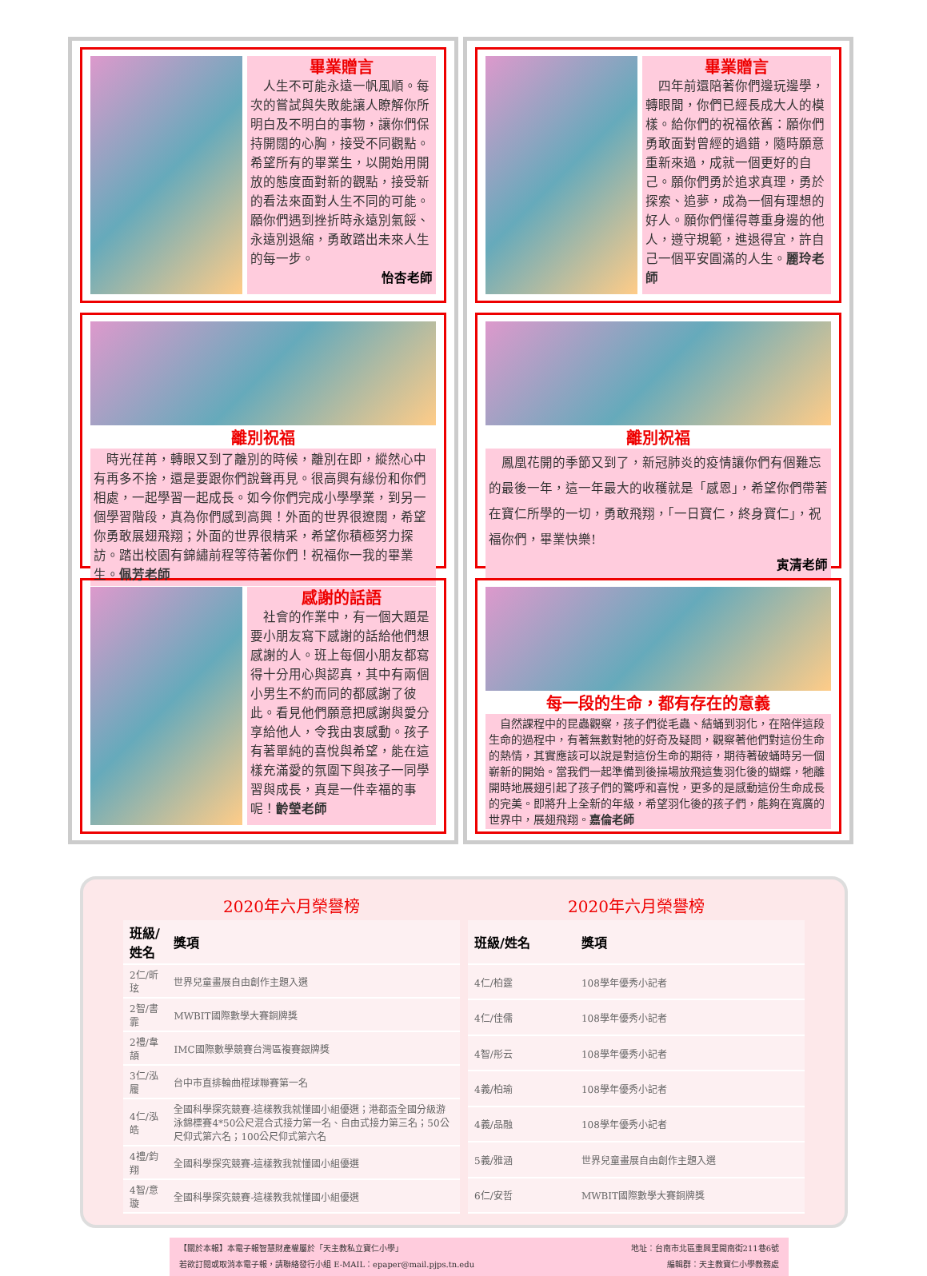畢業贈言
　人生不可能永遠一帆風順。每次的嘗試與失敗能讓人瞭解你所明白及不明白的事物，讓你們保持開闊的心胸，接受不同觀點。希望所有的畢業生，以開始用開放的態度面對新的觀點，接受新的看法來面對人生不同的可能。願你們遇到挫折時永遠別氣餒、永遠別退縮，勇敢踏出未來人生的每一步。
怡杏老師
離別祝福
　時光荏苒，轉眼又到了離別的時候，離別在即，縱然心中有再多不捨，還是要跟你們說聲再見。很高興有緣份和你們相處，一起學習一起成長。如今你們完成小學學業，到另一個學習階段，真為你們感到高興！外面的世界很遼闊，希望你勇敢展翅飛翔；外面的世界很精采，希望你積極努力探訪。踏出校園有錦繡前程等待著你們！祝福你一我的畢業生。佩芳老師
感謝的話語
　社會的作業中，有一個大題是要小朋友寫下感謝的話給他們想感謝的人。班上每個小朋友都寫得十分用心與認真，其中有兩個小男生不約而同的都感謝了彼此。看見他們願意把感謝與愛分享給他人，令我由衷感動。孩子有著單純的喜悅與希望，能在這樣充滿愛的氛圍下與孩子一同學習與成長，真是一件幸福的事呢！齡瑩老師
畢業贈言
　四年前還陪著你們邊玩邊學，轉眼間，你們已經長成大人的模樣。給你們的祝福依舊：願你們勇敢面對曾經的過錯，隨時願意重新來過，成就一個更好的自己。願你們勇於追求真理，勇於探索、追夢，成為一個有理想的好人。願你們懂得尊重身邊的他人，遵守規範，進退得宜，許自己一個平安圓滿的人生。麗玲老師
離別祝福
　鳳凰花開的季節又到了，新冠肺炎的疫情讓你們有個難忘的最後一年，這一年最大的收穫就是「感恩」，希望你們帶著在寶仁所學的一切，勇敢飛翔，「一日寶仁，終身寶仁」，祝福你們，畢業快樂!
寅清老師
每一段的生命，都有存在的意義
　自然課程中的昆蟲觀察，孩子們從毛蟲、結蛹到羽化，在陪伴這段生命的過程中，有著無數對牠的好奇及疑問，觀察著他們對這份生命的熱情，其實應該可以說是對這份生命的期待，期待著破蛹時另一個嶄新的開始。當我們一起準備到後操場放飛這隻羽化後的蝴蝶，牠離開時地展翅引起了孩子們的驚呼和喜悅，更多的是感動這份生命成長的完美。即將升上全新的年級，希望羽化後的孩子們，能夠在寬廣的世界中，展翅飛翔。嘉倫老師
2020年六月榮譽榜
| 班級/姓名 | 獎項 |
| --- | --- |
| 2仁/昕玹 | 世界兒童畫展自由創作主題入選 |
| 2智/書霏 | MWBIT國際數學大賽銅牌獎 |
| 2禮/韋頡 | IMC國際數學競賽台灣區複賽銀牌獎 |
| 3仁/泓履 | 台中市直排輪曲棍球聯賽第一名 |
| 4仁/泓皓 | 全國科學探究競賽-這樣教我就懂國小組優選；港都盃全國分級游泳錦標賽4*50公尺混合式接力第一名、自由式接力第三名；50公尺仰式第六名；100公尺仰式第六名 |
| 4禮/鈞翔 | 全國科學探究競賽-這樣教我就懂國小組優選 |
| 4智/意璇 | 全國科學探究競賽-這樣教我就懂國小組優選 |
2020年六月榮譽榜
| 班級/姓名 | 獎項 |
| --- | --- |
| 4仁/柏霆 | 108學年優秀小記者 |
| 4仁/佳儒 | 108學年優秀小記者 |
| 4智/彤云 | 108學年優秀小記者 |
| 4義/柏瑜 | 108學年優秀小記者 |
| 4義/品融 | 108學年優秀小記者 |
| 5義/雅涵 | 世界兒童畫展自由創作主題入選 |
| 6仁/安哲 | MWBIT國際數學大賽銅牌獎 |
【關於本報】本電子報智慧財產權屬於「天主教私立寶仁小學」 地址：台南市北區重興里開南街211巷6號
若欲訂閱或取消本電子報，請聯絡發行小組 E-MAIL：epaper@mail.pjps.tn.edu 編輯群：天主教寶仁小學教務處